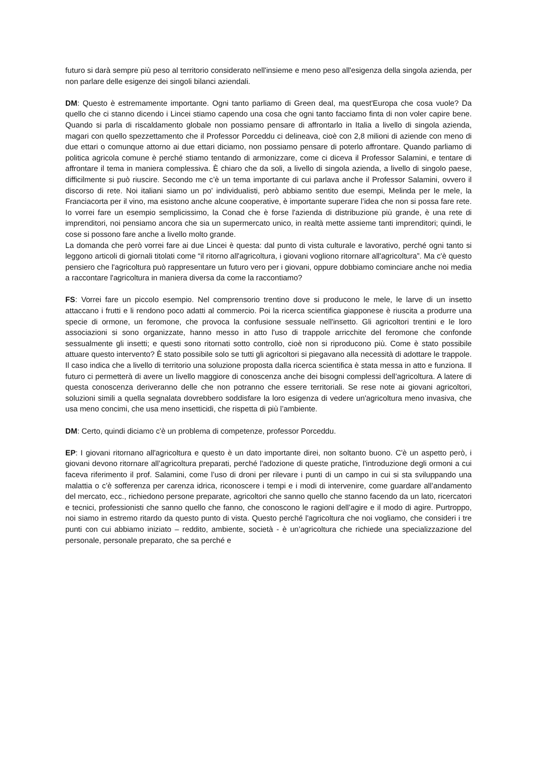futuro si darà sempre più peso al territorio considerato nell'insieme e meno peso all'esigenza della singola azienda, per non parlare delle esigenze dei singoli bilanci aziendali.
DM: Questo è estremamente importante. Ogni tanto parliamo di Green deal, ma quest'Europa che cosa vuole? Da quello che ci stanno dicendo i Lincei stiamo capendo una cosa che ogni tanto facciamo finta di non voler capire bene. Quando si parla di riscaldamento globale non possiamo pensare di affrontarlo in Italia a livello di singola azienda, magari con quello spezzettamento che il Professor Porceddu ci delineava, cioè con 2,8 milioni di aziende con meno di due ettari o comunque attorno ai due ettari diciamo, non possiamo pensare di poterlo affrontare. Quando parliamo di politica agricola comune è perché stiamo tentando di armonizzare, come ci diceva il Professor Salamini, e tentare di affrontare il tema in maniera complessiva. È chiaro che da soli, a livello di singola azienda, a livello di singolo paese, difficilmente si può riuscire. Secondo me c’è un tema importante di cui parlava anche il Professor Salamini, ovvero il discorso di rete. Noi italiani siamo un po' individualisti, però abbiamo sentito due esempi, Melinda per le mele, la Franciacorta per il vino, ma esistono anche alcune cooperative, è importante superare l’idea che non si possa fare rete. Io vorrei fare un esempio semplicissimo, la Conad che è forse l'azienda di distribuzione più grande, è una rete di imprenditori, noi pensiamo ancora che sia un supermercato unico, in realtà mette assieme tanti imprenditori; quindi, le cose si possono fare anche a livello molto grande.
La domanda che però vorrei fare ai due Lincei è questa: dal punto di vista culturale e lavorativo, perché ogni tanto si leggono articoli di giornali titolati come “il ritorno all'agricoltura, i giovani vogliono ritornare all'agricoltura”. Ma c'è questo pensiero che l'agricoltura può rappresentare un futuro vero per i giovani, oppure dobbiamo cominciare anche noi media a raccontare l'agricoltura in maniera diversa da come la raccontiamo?
FS: Vorrei fare un piccolo esempio. Nel comprensorio trentino dove si producono le mele, le larve di un insetto attaccano i frutti e li rendono poco adatti al commercio. Poi la ricerca scientifica giapponese è riuscita a produrre una specie di ormone, un feromone, che provoca la confusione sessuale nell'insetto. Gli agricoltori trentini e le loro associazioni si sono organizzate, hanno messo in atto l'uso di trappole arricchite del feromone che confonde sessualmente gli insetti; e questi sono ritornati sotto controllo, cioè non si riproducono più. Come è stato possibile attuare questo intervento? È stato possibile solo se tutti gli agricoltori si piegavano alla necessità di adottare le trappole. Il caso indica che a livello di territorio una soluzione proposta dalla ricerca scientifica è stata messa in atto e funziona. Il futuro ci permetterà di avere un livello maggiore di conoscenza anche dei bisogni complessi dell’agricoltura. A latere di questa conoscenza deriveranno delle che non potranno che essere territoriali. Se rese note ai giovani agricoltori, soluzioni simili a quella segnalata dovrebbero soddisfare la loro esigenza di vedere un'agricoltura meno invasiva, che usa meno concimi, che usa meno insetticidi, che rispetta di più l’ambiente.
DM: Certo, quindi diciamo c'è un problema di competenze, professor Porceddu.
EP: I giovani ritornano all'agricoltura e questo è un dato importante direi, non soltanto buono. C'è un aspetto però, i giovani devono ritornare all’agricoltura preparati, perché l'adozione di queste pratiche, l'introduzione degli ormoni a cui faceva riferimento il prof. Salamini, come l’uso di droni per rilevare i punti di un campo in cui si sta sviluppando una malattia o c’è sofferenza per carenza idrica, riconoscere i tempi e i modi di intervenire, come guardare all’andamento del mercato, ecc., richiedono persone preparate, agricoltori che sanno quello che stanno facendo da un lato, ricercatori e tecnici, professionisti che sanno quello che fanno, che conoscono le ragioni dell’agire e il modo di agire. Purtroppo, noi siamo in estremo ritardo da questo punto di vista. Questo perché l'agricoltura che noi vogliamo, che consideri i tre punti con cui abbiamo iniziato – reddito, ambiente, società - è un’agricoltura che richiede una specializzazione del personale, personale preparato, che sa perché e